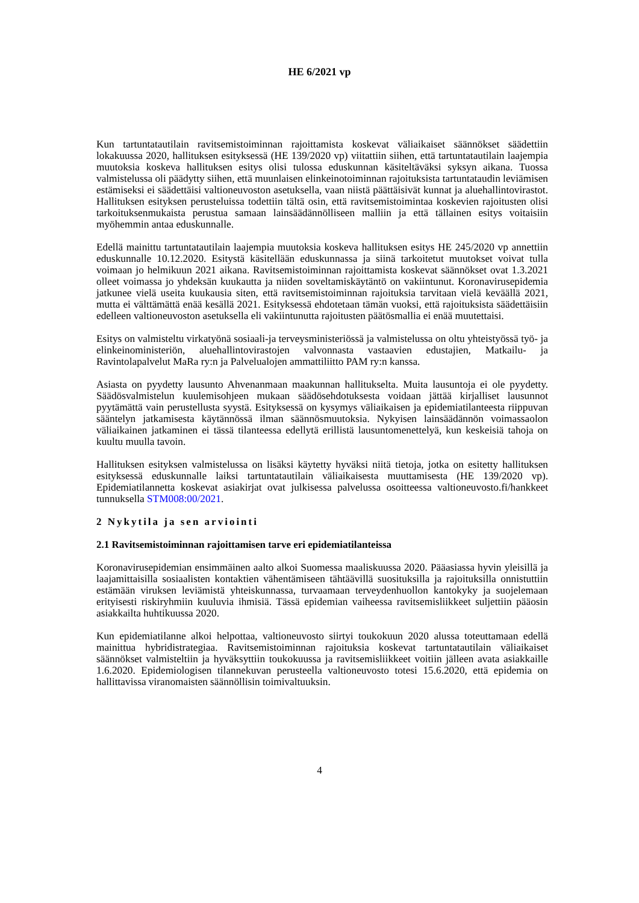HE 6/2021 vp
Kun tartuntatautilain ravitsemistoiminnan rajoittamista koskevat väliaikaiset säännökset säädettiin lokakuussa 2020, hallituksen esityksessä (HE 139/2020 vp) viitattiin siihen, että tartuntatautilain laajempia muutoksia koskeva hallituksen esitys olisi tulossa eduskunnan käsiteltäväksi syksyn aikana. Tuossa valmistelussa oli päädytty siihen, että muunlaisen elinkeinotoiminnan rajoituksista tartuntataudin leviämisen estämiseksi ei säädettäisi valtioneuvoston asetuksella, vaan niistä päättäisivät kunnat ja aluehallintovirastot. Hallituksen esityksen perusteluissa todettiin tältä osin, että ravitsemistoimintaa koskevien rajoitusten olisi tarkoituksenmukaista perustua samaan lainsäädännölliseen malliin ja että tällainen esitys voitaisiin myöhemmin antaa eduskunnalle.
Edellä mainittu tartuntatautilain laajempia muutoksia koskeva hallituksen esitys HE 245/2020 vp annettiin eduskunnalle 10.12.2020. Esitystä käsitellään eduskunnassa ja siinä tarkoitetut muutokset voivat tulla voimaan jo helmikuun 2021 aikana. Ravitsemistoiminnan rajoittamista koskevat säännökset ovat 1.3.2021 olleet voimassa jo yhdeksän kuukautta ja niiden soveltamiskäytäntö on vakiintunut. Koronavirusepidemia jatkunee vielä useita kuukausia siten, että ravitsemistoiminnan rajoituksia tarvitaan vielä keväällä 2021, mutta ei välttämättä enää kesällä 2021. Esityksessä ehdotetaan tämän vuoksi, että rajoituksista säädettäisiin edelleen valtioneuvoston asetuksella eli vakiintunutta rajoitusten päätösmallia ei enää muutettaisi.
Esitys on valmisteltu virkatyönä sosiaali-ja terveysministeriössä ja valmistelussa on oltu yhteistyössä työ- ja elinkeinoministeriön, aluehallintovirastojen valvonnasta vastaavien edustajien, Matkailu- ja Ravintolapalvelut MaRa ry:n ja Palvelualojen ammattiliitto PAM ry:n kanssa.
Asiasta on pyydetty lausunto Ahvenanmaan maakunnan hallitukselta. Muita lausuntoja ei ole pyydetty. Säädösvalmistelun kuulemisohjeen mukaan säädösehdotuksesta voidaan jättää kirjalliset lausunnot pyytämättä vain perustellusta syystä. Esityksessä on kysymys väliaikaisen ja epidemiatilanteesta riippuvan sääntelyn jatkamisesta käytännössä ilman säännösmuutoksia. Nykyisen lainsäädännön voimassaolon väliaikainen jatkaminen ei tässä tilanteessa edellytä erillistä lausuntomenettelyä, kun keskeisiä tahoja on kuultu muulla tavoin.
Hallituksen esityksen valmistelussa on lisäksi käytetty hyväksi niitä tietoja, jotka on esitetty hallituksen esityksessä eduskunnalle laiksi tartuntatautilain väliaikaisesta muuttamisesta (HE 139/2020 vp). Epidemiatilannetta koskevat asiakirjat ovat julkisessa palvelussa osoitteessa valtioneuvosto.fi/hankkeet tunnuksella STM008:00/2021.
2 Nykytila ja sen arviointi
2.1 Ravitsemistoiminnan rajoittamisen tarve eri epidemiatilanteissa
Koronavirusepidemian ensimmäinen aalto alkoi Suomessa maaliskuussa 2020. Pääasiassa hyvin yleisillä ja laajamittaisilla sosiaalisten kontaktien vähentämiseen tähtäävillä suosituksilla ja rajoituksilla onnistuttiin estämään viruksen leviämistä yhteiskunnassa, turvaamaan terveydenhuollon kantokyky ja suojelemaan erityisesti riskiryhmiin kuuluvia ihmisiä. Tässä epidemian vaiheessa ravitsemisliikkeet suljettiin pääosin asiakkailta huhtikuussa 2020.
Kun epidemiatilanne alkoi helpottaa, valtioneuvosto siirtyi toukokuun 2020 alussa toteuttamaan edellä mainittua hybridistrategiaa. Ravitsemistoiminnan rajoituksia koskevat tartuntatautilain väliaikaiset säännökset valmisteltiin ja hyväksyttiin toukokuussa ja ravitsemisliikkeet voitiin jälleen avata asiakkaille 1.6.2020. Epidemiologisen tilannekuvan perusteella valtioneuvosto totesi 15.6.2020, että epidemia on hallittavissa viranomaisten säännöllisin toimivaltuuksin.
4